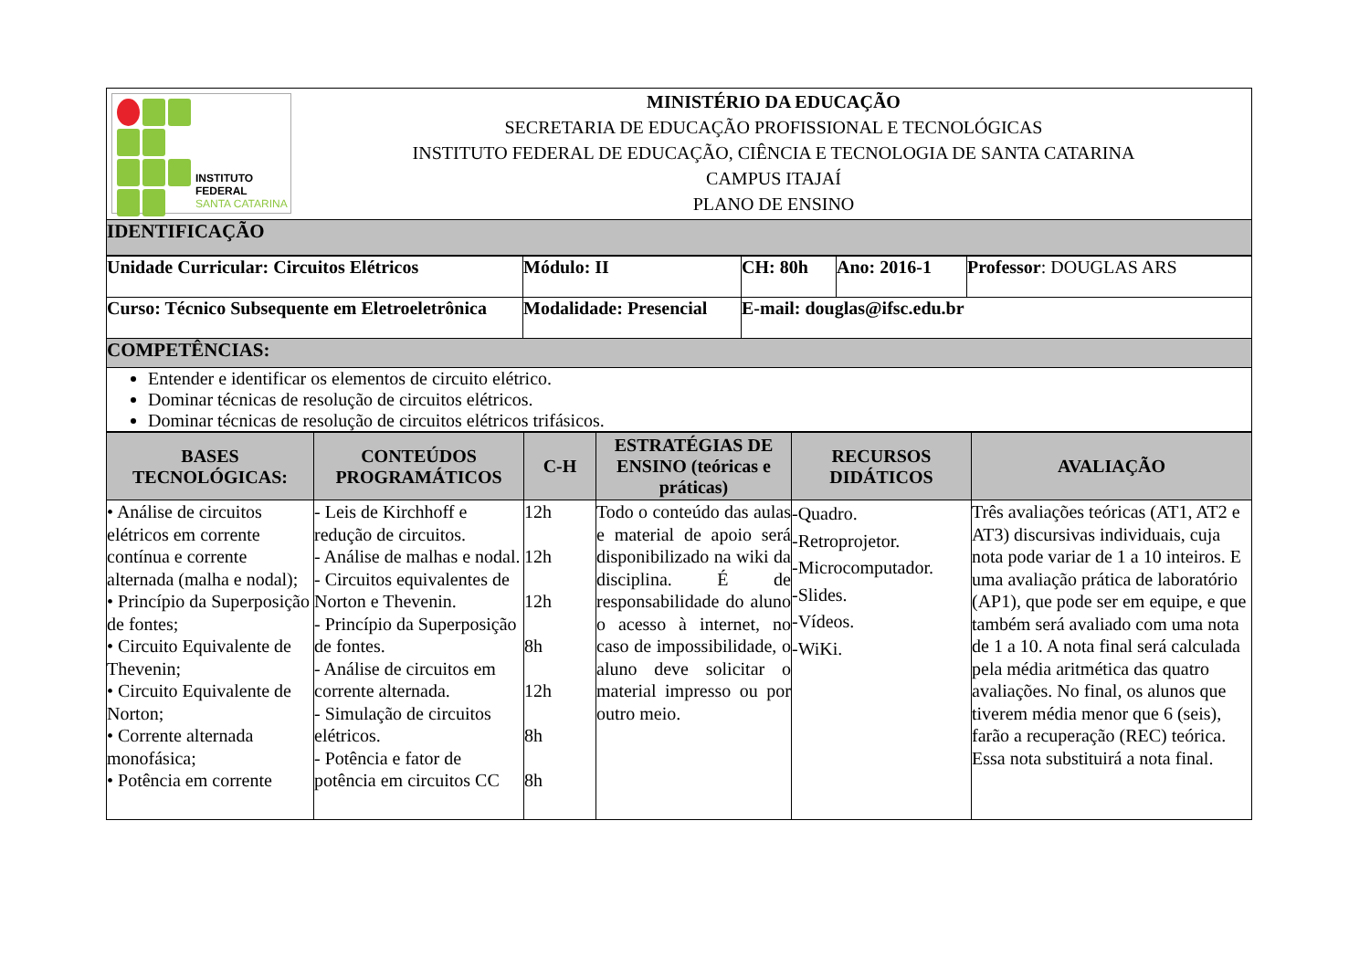| INSTITUTO FEDERAL SANTA CATARINA MINISTÉRIO DA EDUCAÇÃO SECRETARIA DE EDUCAÇÃO PROFISSIONAL E TECNOLÓGICAS INSTITUTO FEDERAL DE EDUCAÇÃO, CIÊNCIA E TECNOLOGIA DE SANTA CATARINA CAMPUS ITAJAÍ PLANO DE ENSINO |
| IDENTIFICAÇÃO |
| Unidade Curricular: Circuitos Elétricos | Módulo: II | CH: 80h | Ano: 2016-1 | Professor : DOUGLAS ARS |
| Curso: Técnico Subsequente em Eletroeletrônica | Modalidade: Presencial | E-mail: douglas@ifsc.edu.br | | |
| COMPETÊNCIAS: | | | | |
| Entender e identificar os elementos de circuito elétrico. Dominar técnicas de resolução de circuitos elétricos. Dominar técnicas de resolução de circuitos elétricos trifásicos. | | | | |
| BASES TECNOLÓGICAS: | CONTEÚDOS PROGRAMÁTICOS | C-H | ESTRATÉGIAS DE ENSINO (teóricas e práticas) | RECURSOS DIDÁTICOS | AVALIAÇÃO |
| --- | --- | --- | --- | --- | --- |
| • Análise de circuitos elétricos em corrente contínua e corrente alternada (malha e nodal); • Princípio da Superposição de fontes; • Circuito Equivalente de Thevenin; • Circuito Equivalente de Norton; • Corrente alternada monofásica; • Potência em corrente | - Leis de Kirchhoff e redução de circuitos. - Análise de malhas e nodal. - Circuitos equivalentes de Norton e Thevenin. - Princípio da Superposição de fontes. - Análise de circuitos em corrente alternada. - Simulação de circuitos elétricos. - Potência e fator de potência em circuitos CC | 12h 12h 12h 8h 12h 8h 8h | Todo o conteúdo das aulas e material de apoio será disponibilizado na wiki da disciplina. É de responsabilidade do aluno o acesso à internet, no caso de impossibilidade, o aluno deve solicitar o material impresso ou por outro meio. | -Quadro. -Retroprojetor. -Microcomputador. -Slides. -Vídeos. -WiKi. | Três avaliações teóricas (AT1, AT2 e AT3) discursivas individuais, cuja nota pode variar de 1 a 10 inteiros. E uma avaliação prática de laboratório (AP1), que pode ser em equipe, e que também será avaliado com uma nota de 1 a 10. A nota final será calculada pela média aritmética das quatro avaliações. No final, os alunos que tiverem média menor que 6 (seis), farão a recuperação (REC) teórica. Essa nota substituirá a nota final. |